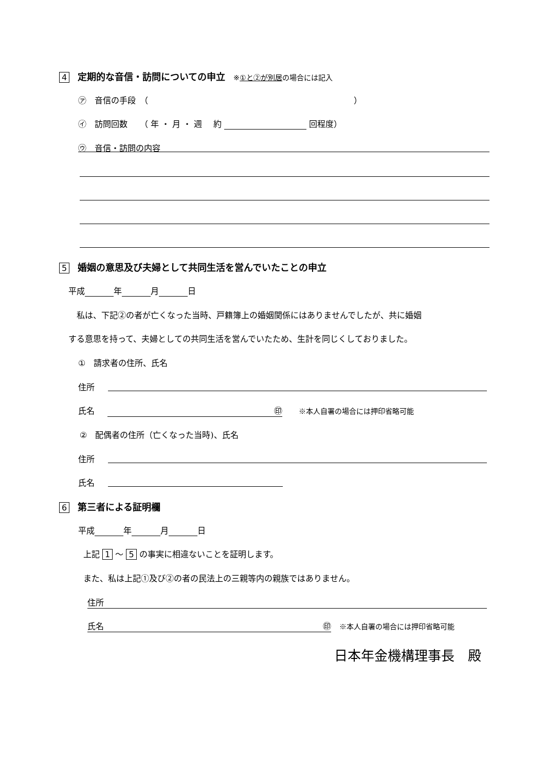4　定期的な音信・訪問についての申立　※①と②が別居の場合には記入
㋐　音信の手段　（　　　　　　　　　　　　　　　　　　　　　　　　　）
㋑　訪問回数　　（ 年 ・ 月 ・ 週　 約 回程度）
㋒　音信・訪問の内容
5　婚姻の意思及び夫婦として共同生活を営んでいたことの申立
平成 年 月 日
　私は、下記②の者が亡くなった当時、戸籍簿上の婚姻関係にはありませんでしたが、共に婚姻
する意思を持って、夫婦としての共同生活を営んでいたため、生計を同じくしておりました。
①　請求者の住所、氏名
住所
氏名 ㊞　　※本人自署の場合には押印省略可能
②　配偶者の住所（亡くなった当時)、氏名
住所
氏名
6　第三者による証明欄
平成 年 月 日
上記 1 ～ 5 の事実に相違ないことを証明します。
また、私は上記①及び②の者の民法上の三親等内の親族ではありません。
住所
氏名 ㊞　※本人自署の場合には押印省略可能
日本年金機構理事長　殿